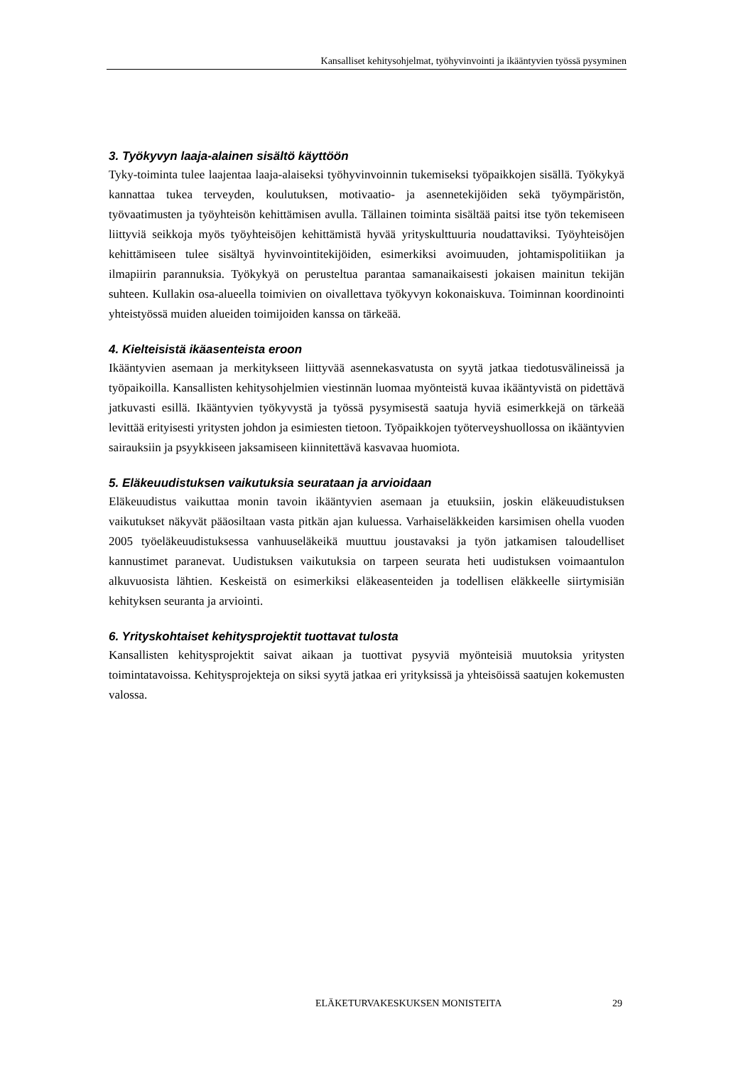Kansalliset kehitysohjelmat, työhyvinvointi ja ikääntyvien työssä pysyminen
3. Työkyvyn laaja-alainen sisältö käyttöön
Tyky-toiminta tulee laajentaa laaja-alaiseksi työhyvinvoinnin tukemiseksi työpaikkojen sisällä. Työkykyä kannattaa tukea terveyden, koulutuksen, motivaatio- ja asennetekijöiden sekä työympäristön, työvaatimusten ja työyhteisön kehittämisen avulla. Tällainen toiminta sisältää paitsi itse työn tekemiseen liittyviä seikkoja myös työyhteisöjen kehittämistä hyvää yrityskulttuuria noudattaviksi. Työyhteisöjen kehittämiseen tulee sisältyä hyvinvointiteki­jöiden, esimerkiksi avoimuuden, johtamispolitiikan ja ilmapiirin parannuksia. Työkykyä on perusteltua parantaa samanaikaisesti jokaisen mainitun tekijän suhteen. Kullakin osa-alueella toimivien on oivallettava työkyvyn kokonaiskuva. Toiminnan koordinointi yhteis­työssä muiden alueiden toimijoiden kanssa on tärkeää.
4. Kielteisistä ikäasenteista eroon
Ikääntyvien asemaan ja merkitykseen liittyvää asennekasvatusta on syytä jatkaa tiedotusvä­lineissä ja työpaikoilla. Kansallisten kehitysohjelmien viestinnän luomaa myönteistä kuvaa ikääntyvistä on pidettävä jatkuvasti esillä. Ikääntyvien työkyvystä ja työssä pysymisestä saatuja hyviä esimerkkejä on tärkeää levittää erityisesti yritysten johdon ja esimiesten tie­toon. Työpaikkojen työterveyshuollossa on ikääntyvien sairauksiin ja psyykkiseen jaksami­seen kiinnitettävä kasvavaa huomiota.
5. Eläkeuudistuksen vaikutuksia seurataan ja arvioidaan
Eläkeuudistus vaikuttaa monin tavoin ikääntyvien asemaan ja etuuksiin, joskin eläkeuudis­tuksen vaikutukset näkyvät pääosiltaan vasta pitkän ajan kuluessa. Varhaiseläkkeiden kar­simisen ohella vuoden 2005 työeläkeuudistuksessa vanhuuseläkeikä muuttuu joustavaksi ja työn jatkamisen taloudelliset kannustimet paranevat. Uudistuksen vaikutuksia on tarpeen seurata heti uudistuksen voimaantulon alkuvuosista lähtien. Keskeistä on esimerkiksi elä­keasenteiden ja todellisen eläkkeelle siirtymisiän kehityksen seuranta ja arviointi.
6. Yrityskohtaiset kehitysprojektit tuottavat tulosta
Kansallisten kehitysprojektit saivat aikaan ja tuottivat pysyviä myönteisiä muutoksia yritys­ten toimintatavoissa. Kehitysprojekteja on siksi syytä jatkaa eri yrityksissä ja yhteisöissä saatujen kokemusten valossa.
ELÄKETURVAKESKUKSEN MONISTEITA 29